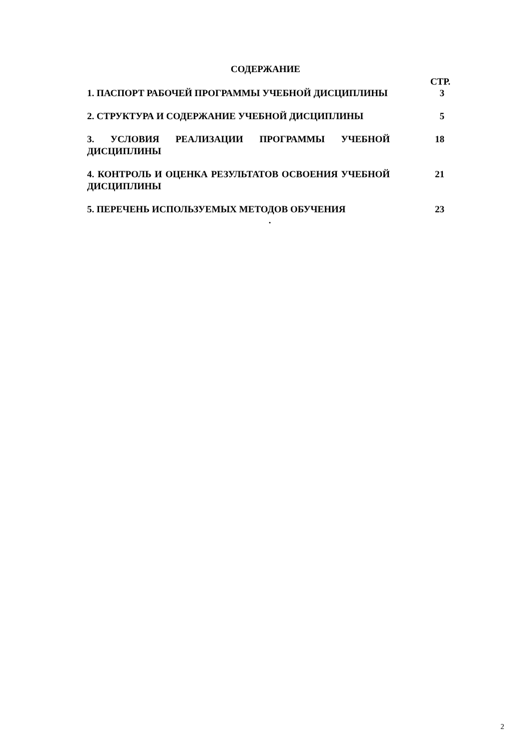СОДЕРЖАНИЕ
СТР.
1. ПАСПОРТ РАБОЧЕЙ ПРОГРАММЫ УЧЕБНОЙ ДИСЦИПЛИНЫ 3
2. СТРУКТУРА И СОДЕРЖАНИЕ УЧЕБНОЙ ДИСЦИПЛИНЫ 5
3. УСЛОВИЯ РЕАЛИЗАЦИИ ПРОГРАММЫ УЧЕБНОЙ ДИСЦИПЛИНЫ 18
4. КОНТРОЛЬ И ОЦЕНКА РЕЗУЛЬТАТОВ ОСВОЕНИЯ УЧЕБНОЙ ДИСЦИПЛИНЫ
21
5. ПЕРЕЧЕНЬ ИСПОЛЬЗУЕМЫХ МЕТОДОВ ОБУЧЕНИЯ 23
.
2